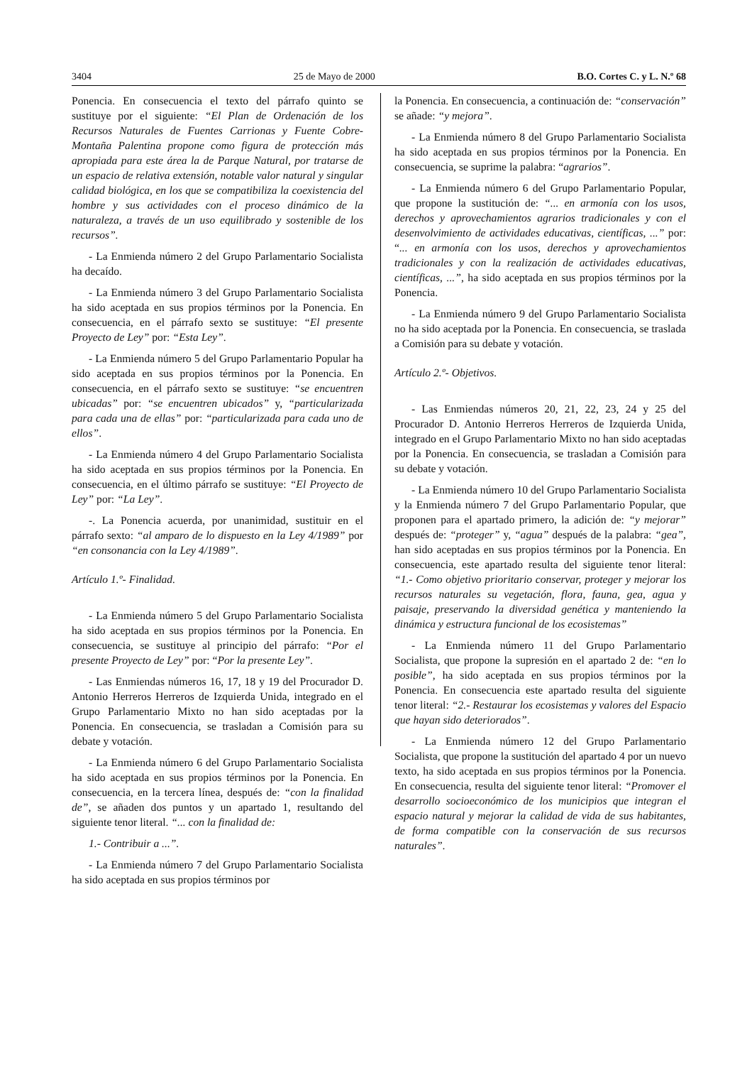3404 25 de Mayo de 2000 B.O. Cortes C. y L. N.º 68
Ponencia. En consecuencia el texto del párrafo quinto se sustituye por el siguiente: “El Plan de Ordenación de los Recursos Naturales de Fuentes Carrionas y Fuente Cobre-Montaña Palentina propone como figura de protección más apropiada para este área la de Parque Natural, por tratarse de un espacio de relativa extensión, notable valor natural y singular calidad biológica, en los que se compatibiliza la coexistencia del hombre y sus actividades con el proceso dinámico de la naturaleza, a través de un uso equilibrado y sostenible de los recursos”.
- La Enmienda número 2 del Grupo Parlamentario Socialista ha decaído.
- La Enmienda número 3 del Grupo Parlamentario Socialista ha sido aceptada en sus propios términos por la Ponencia. En consecuencia, en el párrafo sexto se sustituye: “El presente Proyecto de Ley” por: “Esta Ley”.
- La Enmienda número 5 del Grupo Parlamentario Popular ha sido aceptada en sus propios términos por la Ponencia. En consecuencia, en el párrafo sexto se sustituye: “se encuentren ubicadas” por: “se encuentren ubicados” y, “particularizada para cada una de ellas” por: “particularizada para cada uno de ellos”.
- La Enmienda número 4 del Grupo Parlamentario Socialista ha sido aceptada en sus propios términos por la Ponencia. En consecuencia, en el último párrafo se sustituye: “El Proyecto de Ley” por: “La Ley”.
-. La Ponencia acuerda, por unanimidad, sustituir en el párrafo sexto: “al amparo de lo dispuesto en la Ley 4/1989” por “en consonancia con la Ley 4/1989”.
Artículo 1.º- Finalidad.
- La Enmienda número 5 del Grupo Parlamentario Socialista ha sido aceptada en sus propios términos por la Ponencia. En consecuencia, se sustituye al principio del párrafo: “Por el presente Proyecto de Ley” por: “Por la presente Ley”.
- Las Enmiendas números 16, 17, 18 y 19 del Procurador D. Antonio Herreros Herreros de Izquierda Unida, integrado en el Grupo Parlamentario Mixto no han sido aceptadas por la Ponencia. En consecuencia, se trasladan a Comisión para su debate y votación.
- La Enmienda número 6 del Grupo Parlamentario Socialista ha sido aceptada en sus propios términos por la Ponencia. En consecuencia, en la tercera línea, después de: “con la finalidad de”, se añaden dos puntos y un apartado 1, resultando del siguiente tenor literal. “... con la finalidad de:
1.- Contribuir a ...”.
- La Enmienda número 7 del Grupo Parlamentario Socialista ha sido aceptada en sus propios términos por
la Ponencia. En consecuencia, a continuación de: “conservación” se añade: “y mejora”.
- La Enmienda número 8 del Grupo Parlamentario Socialista ha sido aceptada en sus propios términos por la Ponencia. En consecuencia, se suprime la palabra: “agrarios”.
- La Enmienda número 6 del Grupo Parlamentario Popular, que propone la sustitución de: “... en armonía con los usos, derechos y aprovechamientos agrarios tradicionales y con el desenvolvimiento de actividades educativas, científicas, ...” por: “... en armonía con los usos, derechos y aprovechamientos tradicionales y con la realización de actividades educativas, científicas, ...”, ha sido aceptada en sus propios términos por la Ponencia.
- La Enmienda número 9 del Grupo Parlamentario Socialista no ha sido aceptada por la Ponencia. En consecuencia, se traslada a Comisión para su debate y votación.
Artículo 2.º- Objetivos.
- Las Enmiendas números 20, 21, 22, 23, 24 y 25 del Procurador D. Antonio Herreros Herreros de Izquierda Unida, integrado en el Grupo Parlamentario Mixto no han sido aceptadas por la Ponencia. En consecuencia, se trasladan a Comisión para su debate y votación.
- La Enmienda número 10 del Grupo Parlamentario Socialista y la Enmienda número 7 del Grupo Parlamentario Popular, que proponen para el apartado primero, la adición de: “y mejorar” después de: “proteger” y, “agua” después de la palabra: “gea”, han sido aceptadas en sus propios términos por la Ponencia. En consecuencia, este apartado resulta del siguiente tenor literal: “1.- Como objetivo prioritario conservar, proteger y mejorar los recursos naturales su vegetación, flora, fauna, gea, agua y paisaje, preservando la diversidad genética y manteniendo la dinámica y estructura funcional de los ecosistemas”
- La Enmienda número 11 del Grupo Parlamentario Socialista, que propone la supresión en el apartado 2 de: “en lo posible”, ha sido aceptada en sus propios términos por la Ponencia. En consecuencia este apartado resulta del siguiente tenor literal: “2.- Restaurar los ecosistemas y valores del Espacio que hayan sido deteriorados”.
- La Enmienda número 12 del Grupo Parlamentario Socialista, que propone la sustitución del apartado 4 por un nuevo texto, ha sido aceptada en sus propios términos por la Ponencia. En consecuencia, resulta del siguiente tenor literal: “Promover el desarrollo socioeconómico de los municipios que integran el espacio natural y mejorar la calidad de vida de sus habitantes, de forma compatible con la conservación de sus recursos naturales”.